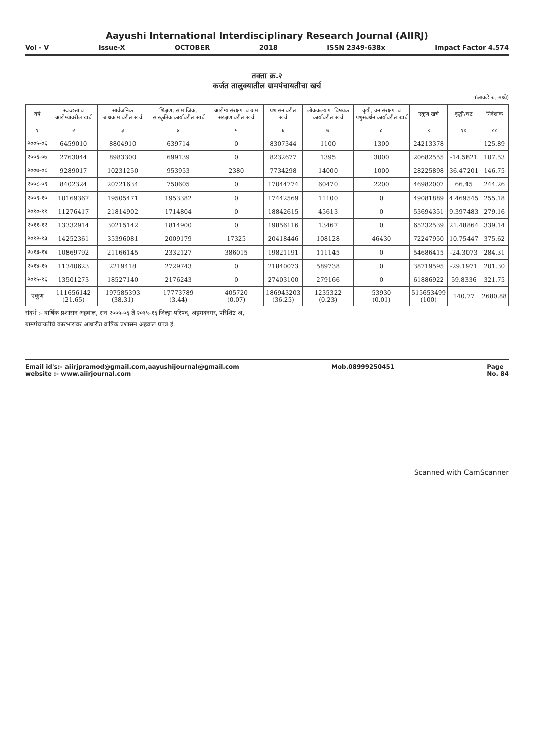Aayushi International Interdisciplinary Research Journal (AIIRJ)
Vol - V Issue-X OCTOBER 2018 ISSN 2349-638x Impact Factor 4.574
तक्ता क्र.२
कर्जत तालुक्यातील ग्रामपंचायतीचा खर्च
(आकडे रु. मध्ये)
| वर्ष | स्वच्छता व आरोग्यावरील खर्च | सार्वजनिक बांधकामावरील खर्च | शिक्षण, सामाजिक, सांस्कृतिक कार्यावरील खर्च | आरोग्य संरक्षण व ग्राम संरक्षणावरील खर्च | प्रशासनावरील खर्च | लोककल्याण विषयक कार्यावरील खर्च | कृषी, वन संरक्षण व पशुसंवर्धन कार्यावरील खर्च | एकूण खर्च | वृद्धी/घट | निर्देशांक |
| --- | --- | --- | --- | --- | --- | --- | --- | --- | --- | --- |
| १ | २ | ३ | ४ | ५ | ६ | ७ | ८ | ९ | १० | ११ |
| २००५-०६ | 6459010 | 8804910 | 639714 | 0 | 8307344 | 1100 | 1300 | 24213378 | | 125.89 |
| २००६-०७ | 2763044 | 8983300 | 699139 | 0 | 8232677 | 1395 | 3000 | 20682555 | -14.5821 | 107.53 |
| २००७-०८ | 9289017 | 10231250 | 953953 | 2380 | 7734298 | 14000 | 1000 | 28225898 | 36.47201 | 146.75 |
| २००८-०९ | 8402324 | 20721634 | 750605 | 0 | 17044774 | 60470 | 2200 | 46982007 | 66.45 | 244.26 |
| २००९-१० | 10169367 | 19505471 | 1953382 | 0 | 17442569 | 11100 | 0 | 49081889 | 4.469545 | 255.18 |
| २०१०-११ | 11276417 | 21814902 | 1714804 | 0 | 18842615 | 45613 | 0 | 53694351 | 9.397483 | 279.16 |
| २०११-१२ | 13332914 | 30215142 | 1814900 | 0 | 19856116 | 13467 | 0 | 65232539 | 21.48864 | 339.14 |
| २०१२-१३ | 14252361 | 35396081 | 2009179 | 17325 | 20418446 | 108128 | 46430 | 72247950 | 10.75447 | 375.62 |
| २०१३-१४ | 10869792 | 21166145 | 2332127 | 386015 | 19821191 | 111145 | 0 | 54686415 | -24.3073 | 284.31 |
| २०१४-१५ | 11340623 | 2219418 | 2729743 | 0 | 21840073 | 589738 | 0 | 38719595 | -29.1971 | 201.30 |
| २०१५-१६ | 13501273 | 18527140 | 2176243 | 0 | 27403100 | 279166 | 0 | 61886922 | 59.8336 | 321.75 |
| एकूण | 111656142 (21.65) | 197585393 (38.31) | 17773789 (3.44) | 405720 (0.07) | 186943203 (36.25) | 1235322 (0.23) | 53930 (0.01) | 515653499 (100) | 140.77 | 2680.88 |
संदर्भ :- वार्षिक प्रशासन अहवाल, सन २००५-०६ ते २०१५-१६ जिल्हा परिषद, अहमदनगर, परिशिष्ट अ,
ग्रामपंचायतीचे कारभारावर आधारीत वार्षिक प्रशासन अहवाल प्रपत्र ई.
Email id's:- aiirjpramod@gmail.com,aayushijournal@gmail.com
website :- www.aiirjournal.com
Mob.08999250451 Page
No. 84
Scanned with CamScanner